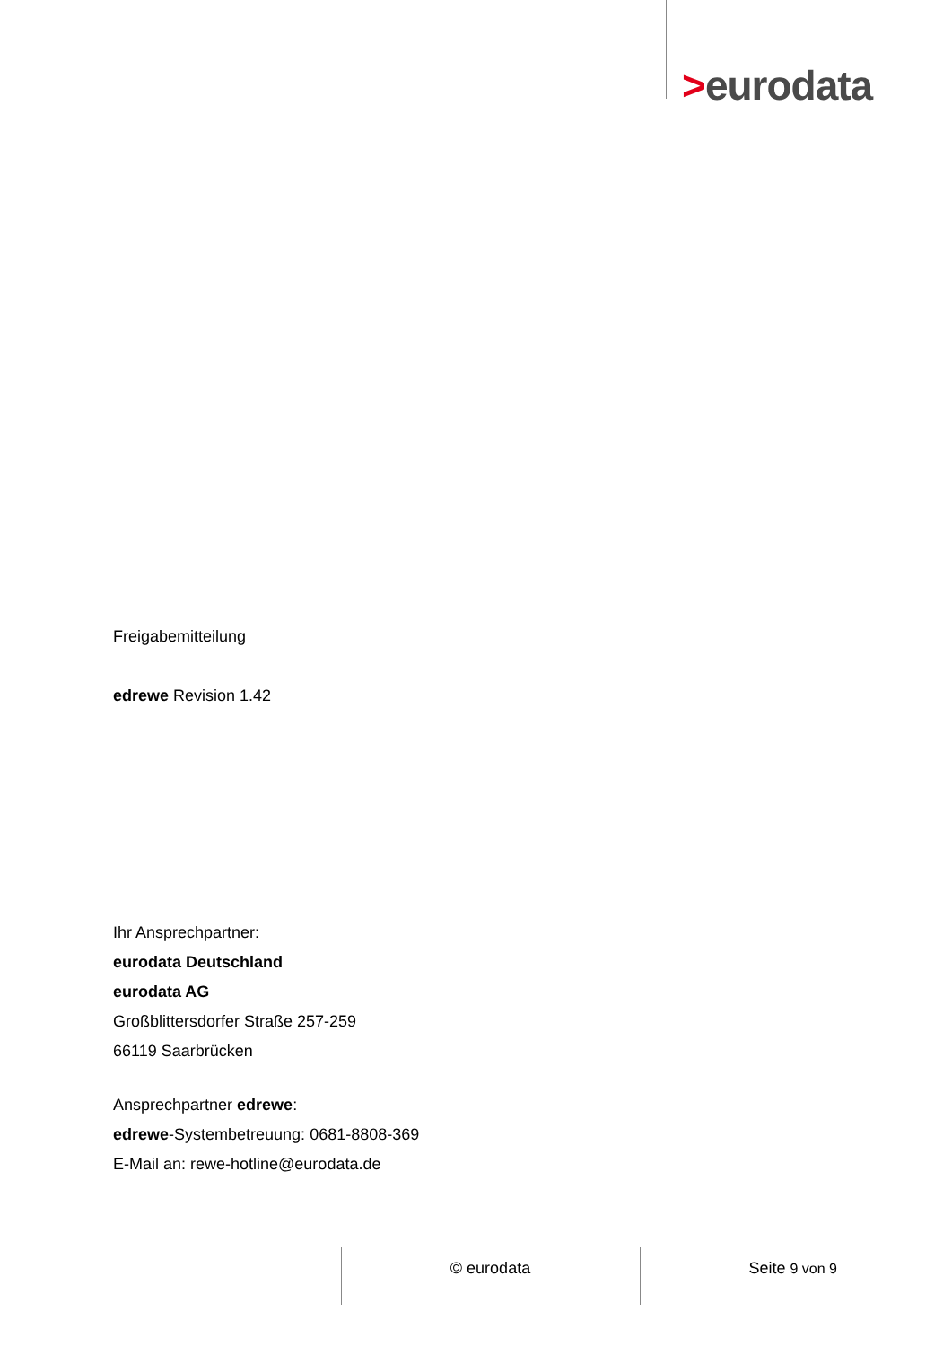>eurodata
Freigabemitteilung
edrewe Revision 1.42
Ihr Ansprechpartner:
eurodata Deutschland
eurodata AG
Großblittersdorfer Straße 257-259
66119 Saarbrücken
Ansprechpartner edrewe:
edrewe-Systembetreuung: 0681-8808-369
E-Mail an: rewe-hotline@eurodata.de
© eurodata Seite 9 von 9